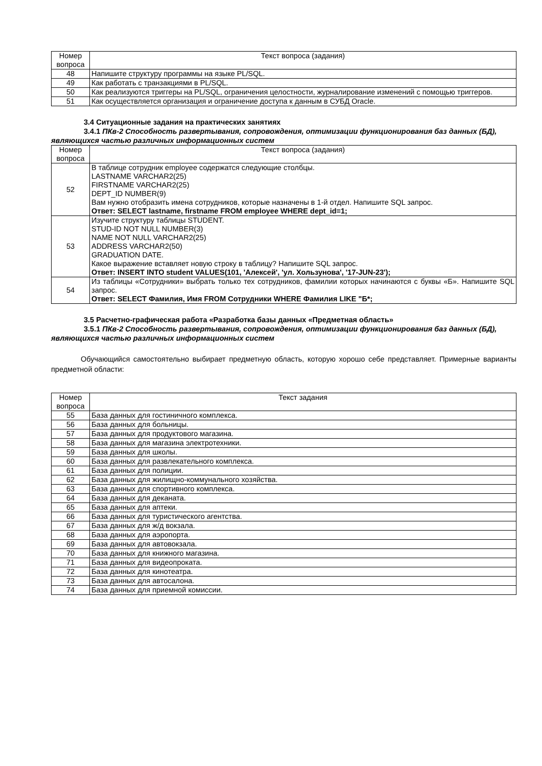| Номер вопроса | Текст вопроса (задания) |
| --- | --- |
| 48 | Напишите структуру программы на языке PL/SQL. |
| 49 | Как работать с транзакциями в PL/SQL. |
| 50 | Как реализуются триггеры на PL/SQL, ограничения целостности, журналирование изменений с помощью триггеров. |
| 51 | Как осуществляется организация и ограничение доступа к данным в СУБД Oracle. |
3.4 Ситуационные задания на практических занятиях
3.4.1 ПКв-2 Способность развертывания, сопровождения, оптимизации функционирования баз данных (БД), являющихся частью различных информационных систем
| Номер вопроса | Текст вопроса (задания) |
| --- | --- |
| 52 | В таблице сотрудник employee содержатся следующие столбцы. LASTNAME VARCHAR2(25) FIRSTNAME VARCHAR2(25) DEPT_ID NUMBER(9) Вам нужно отобразить имена сотрудников, которые назначены в 1-й отдел. Напишите SQL запрос. Ответ: SELECT lastname, firstname FROM employee WHERE dept_id=1; |
| 53 | Изучите структуру таблицы STUDENT. STUD-ID NOT NULL NUMBER(3) NAME NOT NULL VARCHAR2(25) ADDRESS VARCHAR2(50) GRADUATION DATE. Какое выражение вставляет новую строку в таблицу? Напишите SQL запрос. Ответ: INSERT INTO student VALUES(101, 'Алексей', 'ул. Хользунова', '17-JUN-23'); |
| 54 | Из таблицы «Сотрудники» выбрать только тех сотрудников, фамилии которых начинаются с буквы «Б». Напишите SQL запрос. Ответ: SELECT Фамилия, Имя FROM Сотрудники WHERE Фамилия LIKE "Б*; |
3.5 Расчетно-графическая работа «Разработка базы данных «Предметная область»
3.5.1 ПКв-2 Способность развертывания, сопровождения, оптимизации функционирования баз данных (БД), являющихся частью различных информационных систем
Обучающийся самостоятельно выбирает предметную область, которую хорошо себе представляет. Примерные варианты предметной области:
| Номер вопроса | Текст задания |
| --- | --- |
| 55 | База данных для гостиничного комплекса. |
| 56 | База данных для больницы. |
| 57 | База данных для продуктового магазина. |
| 58 | База данных для магазина электротехники. |
| 59 | База данных для школы. |
| 60 | База данных для развлекательного комплекса. |
| 61 | База данных для полиции. |
| 62 | База данных для жилищно-коммунального хозяйства. |
| 63 | База данных для спортивного комплекса. |
| 64 | База данных для деканата. |
| 65 | База данных для аптеки. |
| 66 | База данных для туристического агентства. |
| 67 | База данных для ж/д вокзала. |
| 68 | База данных для аэропорта. |
| 69 | База данных для автовокзала. |
| 70 | База данных для книжного магазина. |
| 71 | База данных для видеопроката. |
| 72 | База данных для кинотеатра. |
| 73 | База данных для автосалона. |
| 74 | База данных для приемной комиссии. |